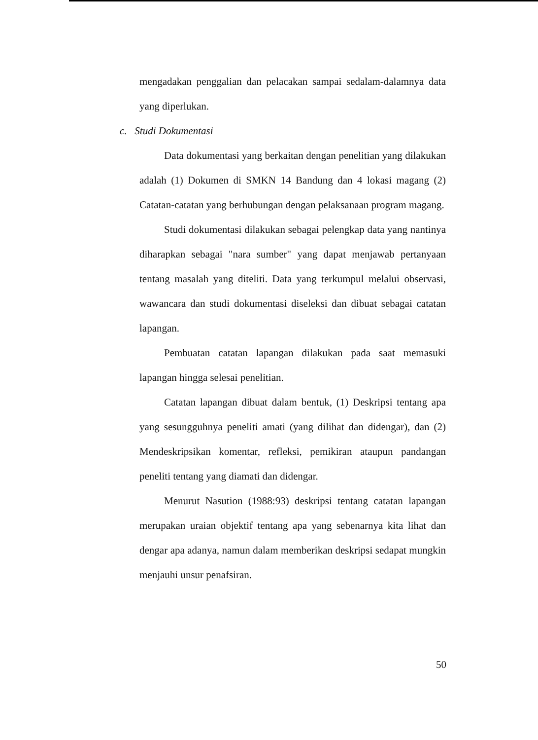mengadakan penggalian dan pelacakan sampai sedalam-dalamnya data yang diperlukan.
c. Studi Dokumentasi
Data dokumentasi yang berkaitan dengan penelitian yang dilakukan adalah (1) Dokumen di SMKN 14 Bandung dan 4 lokasi magang (2) Catatan-catatan yang berhubungan dengan pelaksanaan program magang.
Studi dokumentasi dilakukan sebagai pelengkap data yang nantinya diharapkan sebagai "nara sumber" yang dapat menjawab pertanyaan tentang masalah yang diteliti. Data yang terkumpul melalui observasi, wawancara dan studi dokumentasi diseleksi dan dibuat sebagai catatan lapangan.
Pembuatan catatan lapangan dilakukan pada saat memasuki lapangan hingga selesai penelitian.
Catatan lapangan dibuat dalam bentuk, (1) Deskripsi tentang apa yang sesungguhnya peneliti amati (yang dilihat dan didengar), dan (2) Mendeskripsikan komentar, refleksi, pemikiran ataupun pandangan peneliti tentang yang diamati dan didengar.
Menurut Nasution (1988:93) deskripsi tentang catatan lapangan merupakan uraian objektif tentang apa yang sebenarnya kita lihat dan dengar apa adanya, namun dalam memberikan deskripsi sedapat mungkin menjauhi unsur penafsiran.
50